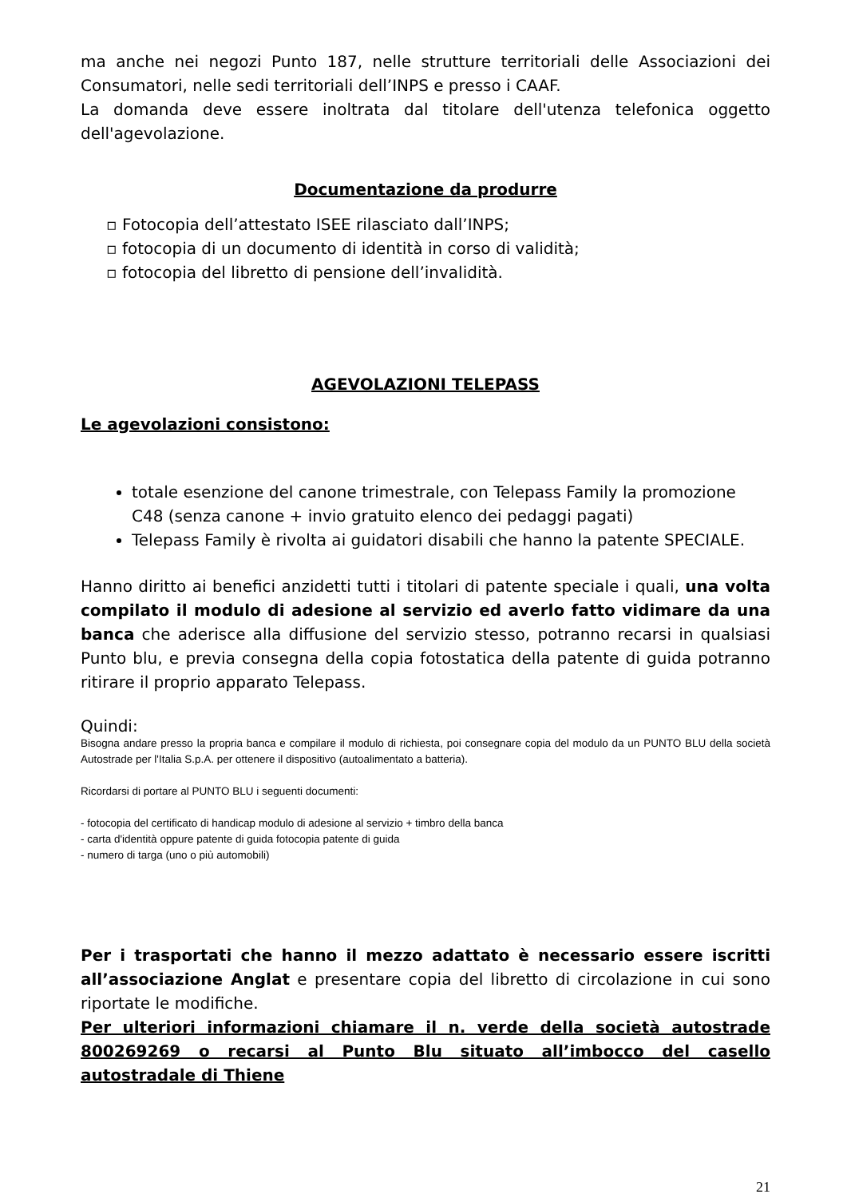ma anche nei negozi Punto 187, nelle strutture territoriali delle Associazioni dei Consumatori, nelle sedi territoriali dell’INPS e presso i CAAF.
La domanda deve essere inoltrata dal titolare dell'utenza telefonica oggetto dell'agevolazione.
Documentazione da produrre
▫ Fotocopia dell’attestato ISEE rilasciato dall’INPS;
▫ fotocopia di un documento di identità in corso di validità;
▫ fotocopia del libretto di pensione dell’invalidità.
AGEVOLAZIONI TELEPASS
Le agevolazioni consistono:
totale esenzione del canone trimestrale, con Telepass Family la promozione C48 (senza canone + invio gratuito elenco dei pedaggi pagati)
Telepass Family è rivolta ai guidatori disabili che hanno la patente SPECIALE.
Hanno diritto ai benefici anzidetti tutti i titolari di patente speciale i quali, una volta compilato il modulo di adesione al servizio ed averlo fatto vidimare da una banca che aderisce alla diffusione del servizio stesso, potranno recarsi in qualsiasi Punto blu, e previa consegna della copia fotostatica della patente di guida potranno ritirare il proprio apparato Telepass.
Quindi:
Bisogna andare presso la propria banca e compilare il modulo di richiesta, poi consegnare copia del modulo da un PUNTO BLU della società Autostrade per l'Italia S.p.A. per ottenere il dispositivo (autoalimentato a batteria).
Ricordarsi di portare al PUNTO BLU i seguenti documenti:
- fotocopia del certificato di handicap modulo di adesione al servizio + timbro della banca
- carta d'identità oppure patente di guida fotocopia patente di guida
- numero di targa (uno o più automobili)
Per i trasportati che hanno il mezzo adattato è necessario essere iscritti all’associazione Anglat e presentare copia del libretto di circolazione in cui sono riportate le modifiche.
Per ulteriori informazioni chiamare il n. verde della società autostrade 800269269 o recarsi al Punto Blu situato all’imbocco del casello autostradale di Thiene
21